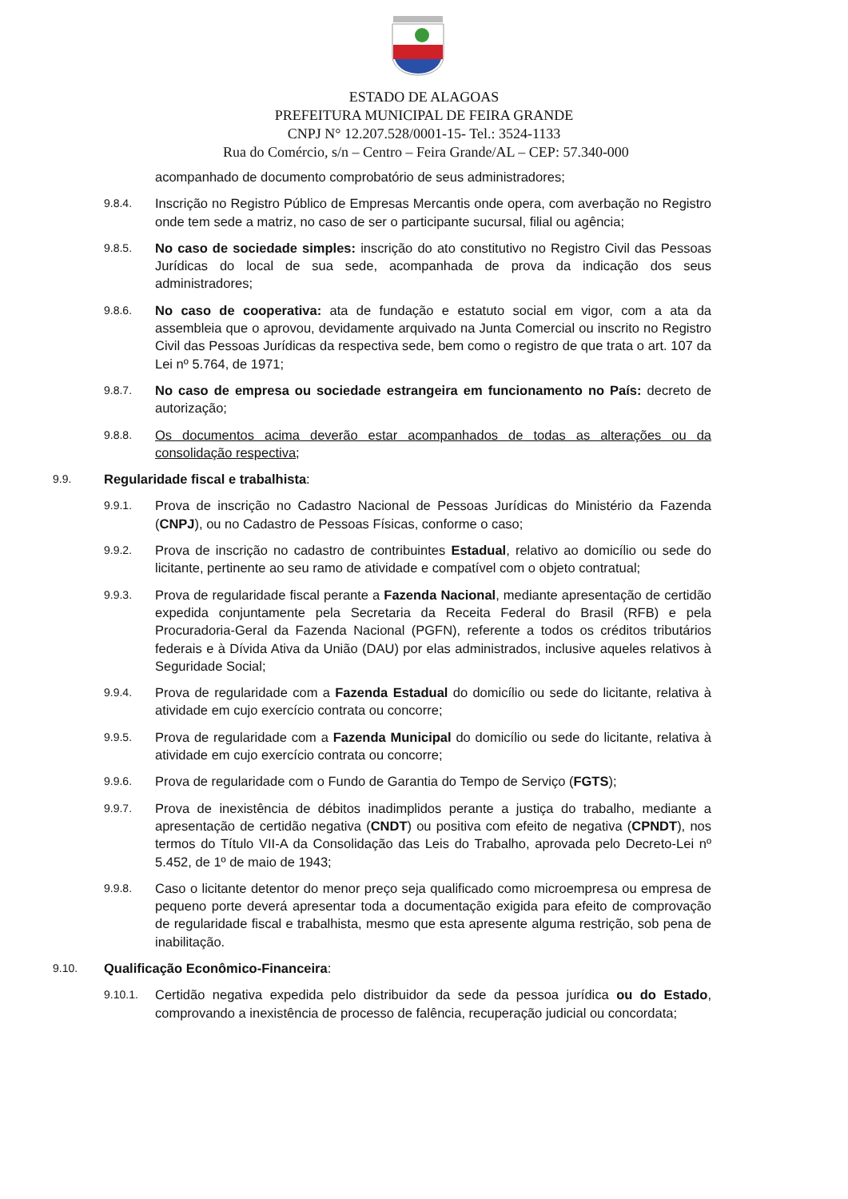ESTADO DE ALAGOAS
PREFEITURA MUNICIPAL DE FEIRA GRANDE
CNPJ N° 12.207.528/0001-15- Tel.: 3524-1133
Rua do Comércio, s/n – Centro – Feira Grande/AL – CEP: 57.340-000
acompanhado de documento comprobatório de seus administradores;
9.8.4.
Inscrição no Registro Público de Empresas Mercantis onde opera, com averbação no Registro onde tem sede a matriz, no caso de ser o participante sucursal, filial ou agência;
9.8.5.
No caso de sociedade simples: inscrição do ato constitutivo no Registro Civil das Pessoas Jurídicas do local de sua sede, acompanhada de prova da indicação dos seus administradores;
9.8.6.
No caso de cooperativa: ata de fundação e estatuto social em vigor, com a ata da assembleia que o aprovou, devidamente arquivado na Junta Comercial ou inscrito no Registro Civil das Pessoas Jurídicas da respectiva sede, bem como o registro de que trata o art. 107 da Lei nº 5.764, de 1971;
9.8.7.
No caso de empresa ou sociedade estrangeira em funcionamento no País: decreto de autorização;
9.8.8.
Os documentos acima deverão estar acompanhados de todas as alterações ou da consolidação respectiva;
9.9.
Regularidade fiscal e trabalhista:
9.9.1.
Prova de inscrição no Cadastro Nacional de Pessoas Jurídicas do Ministério da Fazenda (CNPJ), ou no Cadastro de Pessoas Físicas, conforme o caso;
9.9.2.
Prova de inscrição no cadastro de contribuintes Estadual, relativo ao domicílio ou sede do licitante, pertinente ao seu ramo de atividade e compatível com o objeto contratual;
9.9.3.
Prova de regularidade fiscal perante a Fazenda Nacional, mediante apresentação de certidão expedida conjuntamente pela Secretaria da Receita Federal do Brasil (RFB) e pela Procuradoria-Geral da Fazenda Nacional (PGFN), referente a todos os créditos tributários federais e à Dívida Ativa da União (DAU) por elas administrados, inclusive aqueles relativos à Seguridade Social;
9.9.4.
Prova de regularidade com a Fazenda Estadual do domicílio ou sede do licitante, relativa à atividade em cujo exercício contrata ou concorre;
9.9.5.
Prova de regularidade com a Fazenda Municipal do domicílio ou sede do licitante, relativa à atividade em cujo exercício contrata ou concorre;
9.9.6.
Prova de regularidade com o Fundo de Garantia do Tempo de Serviço (FGTS);
9.9.7.
Prova de inexistência de débitos inadimplidos perante a justiça do trabalho, mediante a apresentação de certidão negativa (CNDT) ou positiva com efeito de negativa (CPNDT), nos termos do Título VII-A da Consolidação das Leis do Trabalho, aprovada pelo Decreto-Lei nº 5.452, de 1º de maio de 1943;
9.9.8.
Caso o licitante detentor do menor preço seja qualificado como microempresa ou empresa de pequeno porte deverá apresentar toda a documentação exigida para efeito de comprovação de regularidade fiscal e trabalhista, mesmo que esta apresente alguma restrição, sob pena de inabilitação.
9.10.
Qualificação Econômico-Financeira:
9.10.1.
Certidão negativa expedida pelo distribuidor da sede da pessoa jurídica ou do Estado, comprovando a inexistência de processo de falência, recuperação judicial ou concordata;